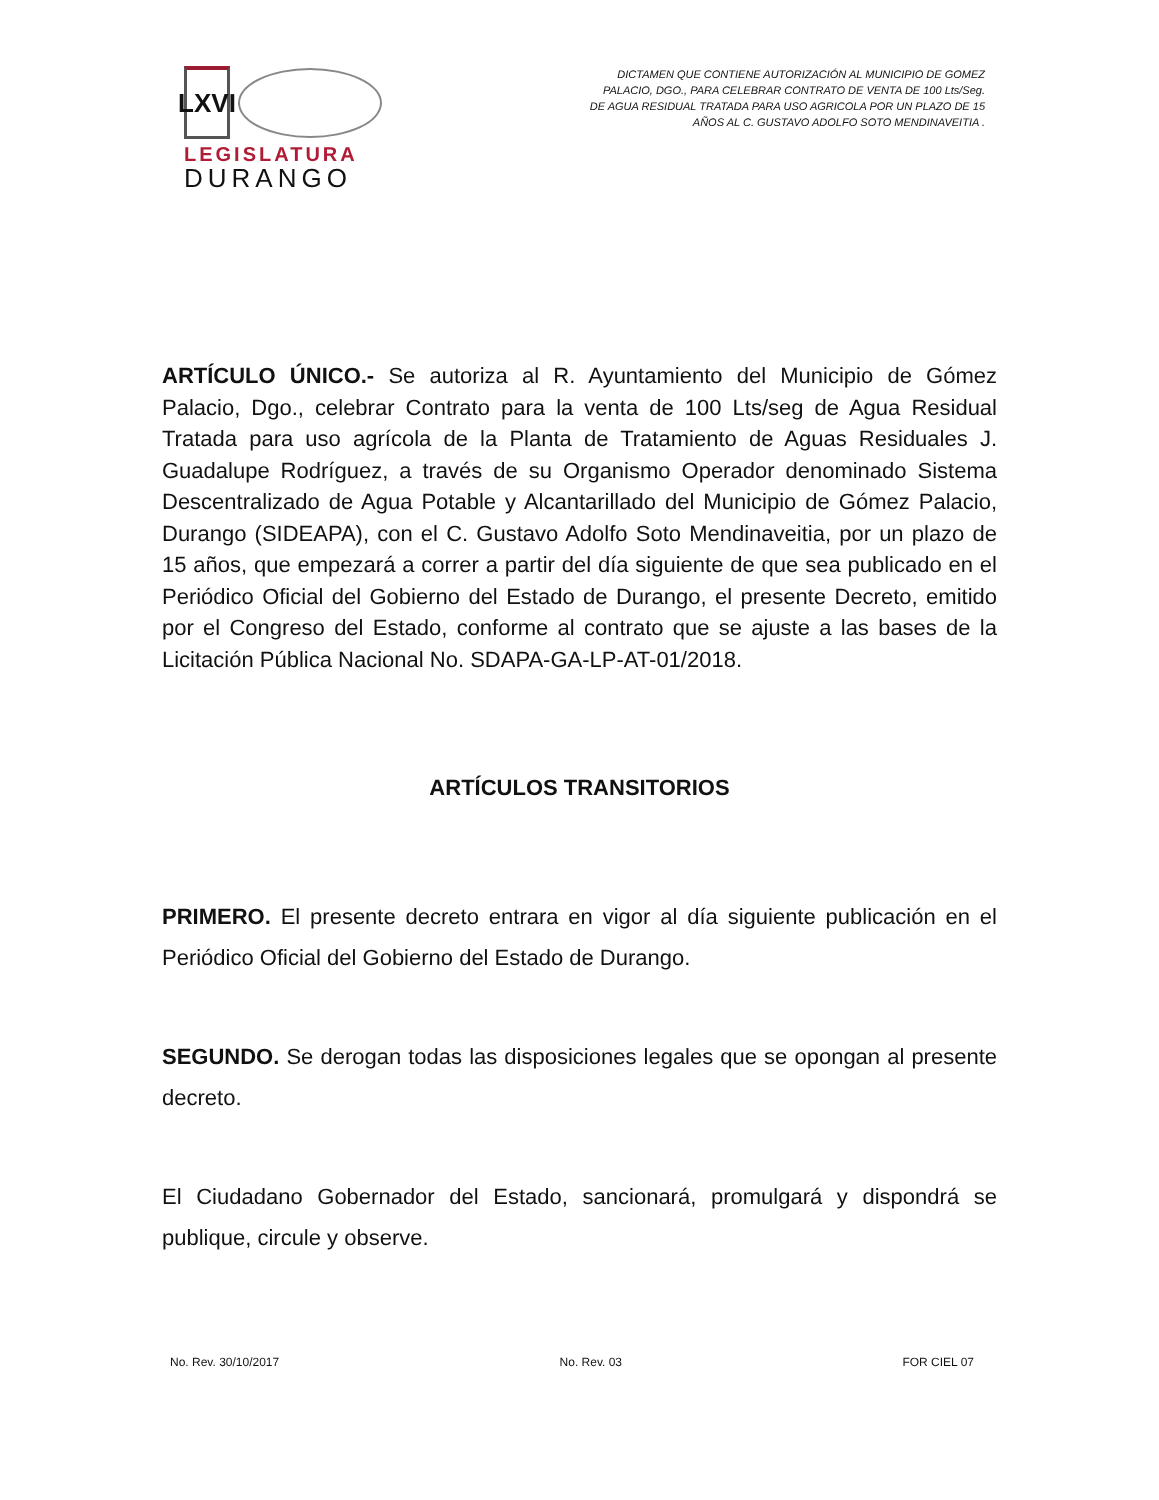LXVI
LEGISLATURA
DURANGO
DICTAMEN QUE CONTIENE AUTORIZACIÓN AL MUNICIPIO DE GOMEZ PALACIO, DGO., PARA CELEBRAR CONTRATO DE VENTA DE 100 Lts/Seg. DE AGUA RESIDUAL TRATADA PARA USO AGRICOLA POR UN PLAZO DE 15 AÑOS AL C. GUSTAVO ADOLFO SOTO MENDINAVEITIA .
ARTÍCULO ÚNICO.- Se autoriza al R. Ayuntamiento del Municipio de Gómez Palacio, Dgo., celebrar Contrato para la venta de 100 Lts/seg de Agua Residual Tratada para uso agrícola de la Planta de Tratamiento de Aguas Residuales J. Guadalupe Rodríguez, a través de su Organismo Operador denominado Sistema Descentralizado de Agua Potable y Alcantarillado del Municipio de Gómez Palacio, Durango (SIDEAPA), con el C. Gustavo Adolfo Soto Mendinaveitia, por un plazo de 15 años, que empezará a correr a partir del día siguiente de que sea publicado en el Periódico Oficial del Gobierno del Estado de Durango, el presente Decreto, emitido por el Congreso del Estado, conforme al contrato que se ajuste a las bases de la Licitación Pública Nacional No. SDAPA-GA-LP-AT-01/2018.
ARTÍCULOS TRANSITORIOS
PRIMERO. El presente decreto entrara en vigor al día siguiente publicación en el Periódico Oficial del Gobierno del Estado de Durango.
SEGUNDO. Se derogan todas las disposiciones legales que se opongan al presente decreto.
El Ciudadano Gobernador del Estado, sancionará, promulgará y dispondrá se publique, circule y observe.
No. Rev. 30/10/2017 No. Rev. 03 FOR CIEL 07